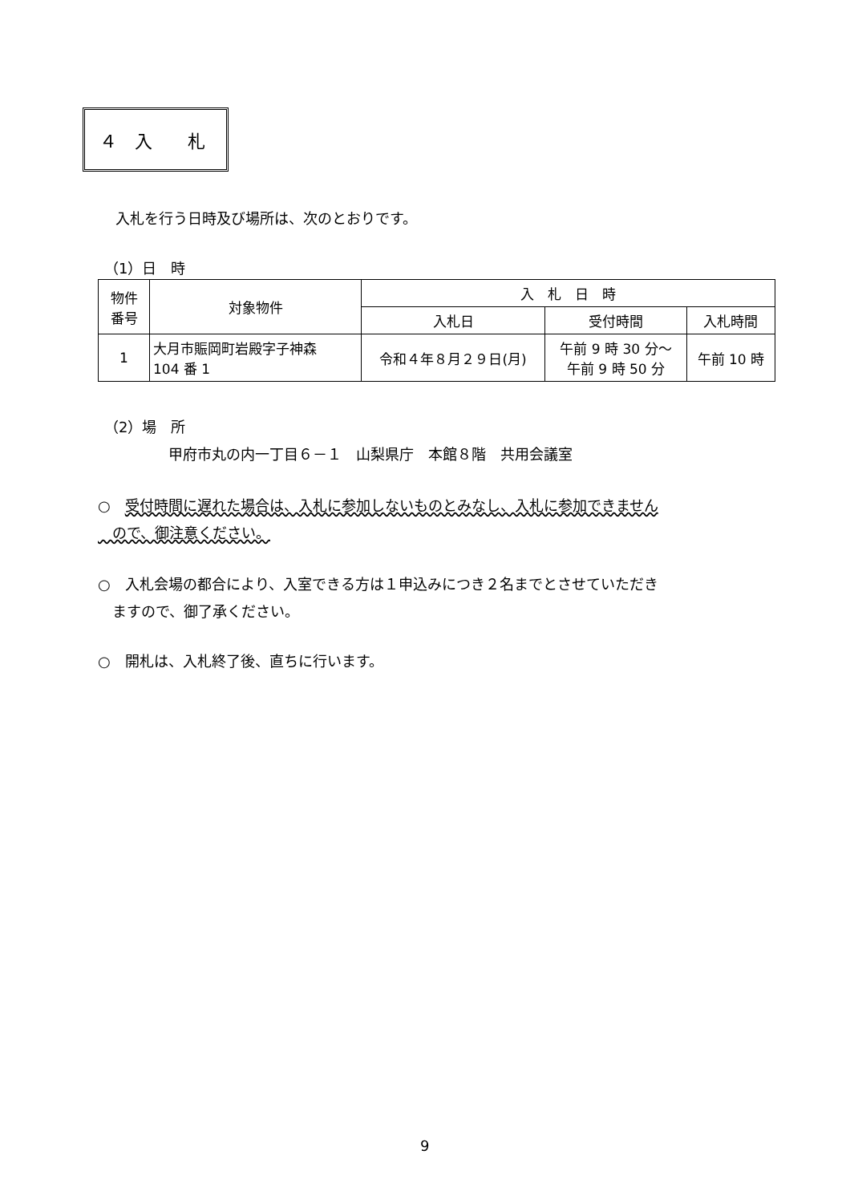４　入　　札
入札を行う日時及び場所は、次のとおりです。
（1）日　時
| 物件 番号 | 対象物件 | 入 札 日 時 | | |
| --- | --- | --- | --- | --- |
| | | 入札日 | 受付時間 | 入札時間 |
| 1 | 大月市賑岡町岩殿字子神森 104 番 1 | 令和４年８月２９日(月) | 午前 9 時 30 分～ 午前 9 時 50 分 | 午前 10 時 |
（2）場　所
甲府市丸の内一丁目６－１　山梨県庁　本館８階　共用会議室
○　受付時間に遅れた場合は、入札に参加しないものとみなし、入札に参加できません
　ので、御注意ください。
○　入札会場の都合により、入室できる方は１申込みにつき２名までとさせていただき
　ますので、御了承ください。
○　開札は、入札終了後、直ちに行います。
9